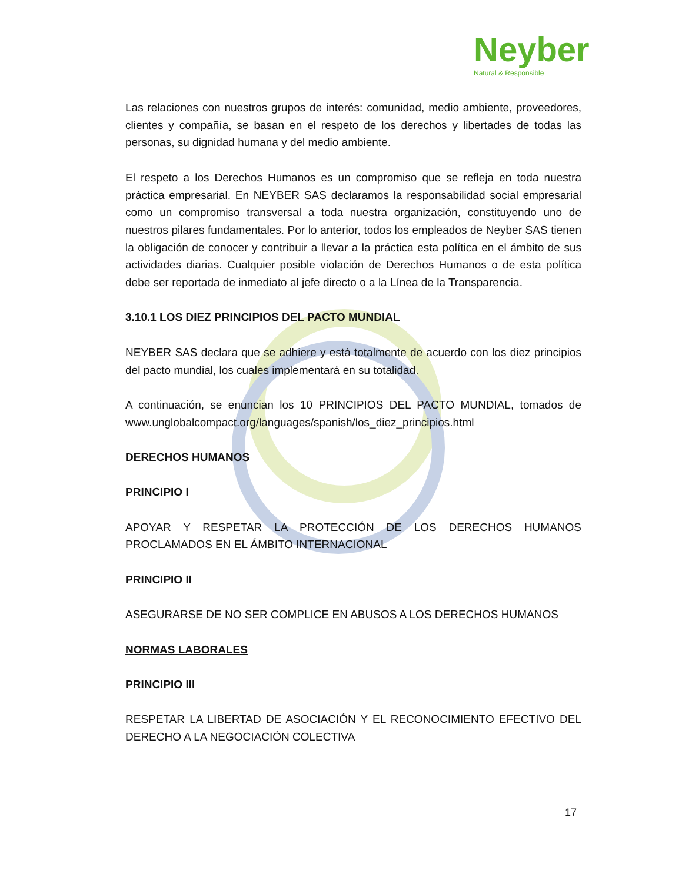Neyber
Natural & Responsible
Las relaciones con nuestros grupos de interés: comunidad, medio ambiente, proveedores, clientes y compañía, se basan en el respeto de los derechos y libertades de todas las personas, su dignidad humana y del medio ambiente.
El respeto a los Derechos Humanos es un compromiso que se refleja en toda nuestra práctica empresarial. En NEYBER SAS declaramos la responsabilidad social empresarial como un compromiso transversal a toda nuestra organización, constituyendo uno de nuestros pilares fundamentales. Por lo anterior, todos los empleados de Neyber SAS tienen la obligación de conocer y contribuir a llevar a la práctica esta política en el ámbito de sus actividades diarias. Cualquier posible violación de Derechos Humanos o de esta política debe ser reportada de inmediato al jefe directo o a la Línea de la Transparencia.
3.10.1 LOS DIEZ PRINCIPIOS DEL PACTO MUNDIAL
NEYBER SAS declara que se adhiere y está totalmente de acuerdo con los diez principios del pacto mundial, los cuales implementará en su totalidad.
A continuación, se enuncian los 10 PRINCIPIOS DEL PACTO MUNDIAL, tomados de www.unglobalcompact.org/languages/spanish/los_diez_principios.html
DERECHOS HUMANOS
PRINCIPIO I
APOYAR Y RESPETAR LA PROTECCIÓN DE LOS DERECHOS HUMANOS PROCLAMADOS EN EL ÁMBITO INTERNACIONAL
PRINCIPIO II
ASEGURARSE DE NO SER COMPLICE EN ABUSOS A LOS DERECHOS HUMANOS
NORMAS LABORALES
PRINCIPIO III
RESPETAR LA LIBERTAD DE ASOCIACIÓN Y EL RECONOCIMIENTO EFECTIVO DEL DERECHO A LA NEGOCIACIÓN COLECTIVA
17